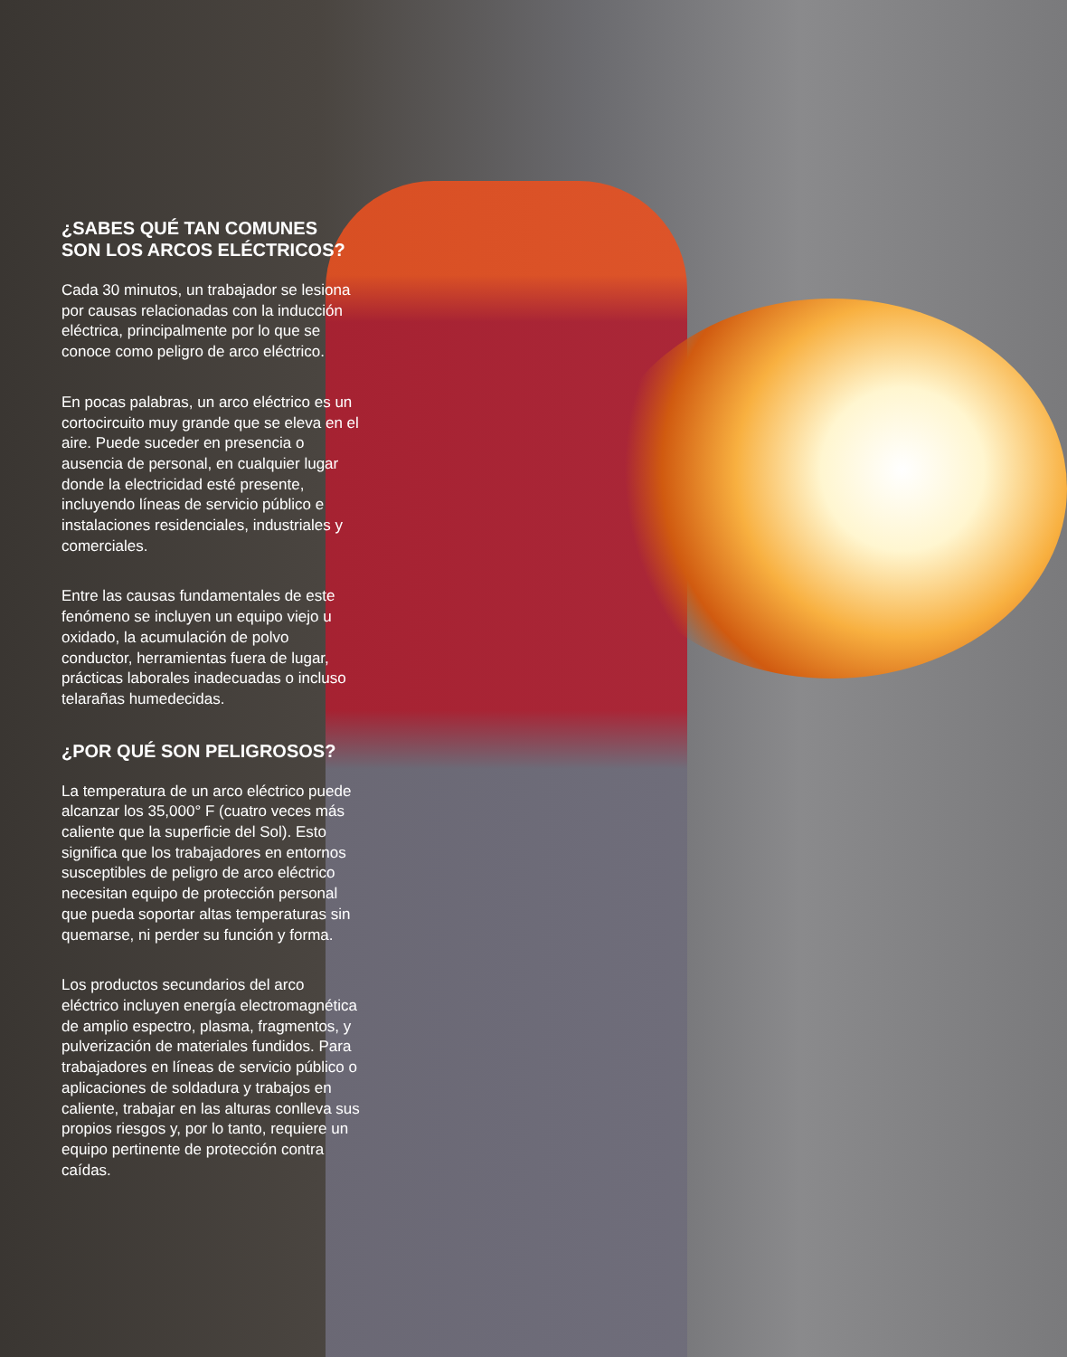¿SABES QUÉ TAN COMUNES SON LOS ARCOS ELÉCTRICOS?
Cada 30 minutos, un trabajador se lesiona por causas relacionadas con la inducción eléctrica, principalmente por lo que se conoce como peligro de arco eléctrico.
En pocas palabras, un arco eléctrico es un cortocircuito muy grande que se eleva en el aire. Puede suceder en presencia o ausencia de personal, en cualquier lugar donde la electricidad esté presente, incluyendo líneas de servicio público e instalaciones residenciales, industriales y comerciales.
Entre las causas fundamentales de este fenómeno se incluyen un equipo viejo u oxidado, la acumulación de polvo conductor, herramientas fuera de lugar, prácticas laborales inadecuadas o incluso telarañas humedecidas.
¿POR QUÉ SON PELIGROSOS?
La temperatura de un arco eléctrico puede alcanzar los 35,000° F (cuatro veces más caliente que la superficie del Sol). Esto significa que los trabajadores en entornos susceptibles de peligro de arco eléctrico necesitan equipo de protección personal que pueda soportar altas temperaturas sin quemarse, ni perder su función y forma.
Los productos secundarios del arco eléctrico incluyen energía electromagnética de amplio espectro, plasma, fragmentos, y pulverización de materiales fundidos. Para trabajadores en líneas de servicio público o aplicaciones de soldadura y trabajos en caliente, trabajar en las alturas conlleva sus propios riesgos y, por lo tanto, requiere un equipo pertinente de protección contra caídas.